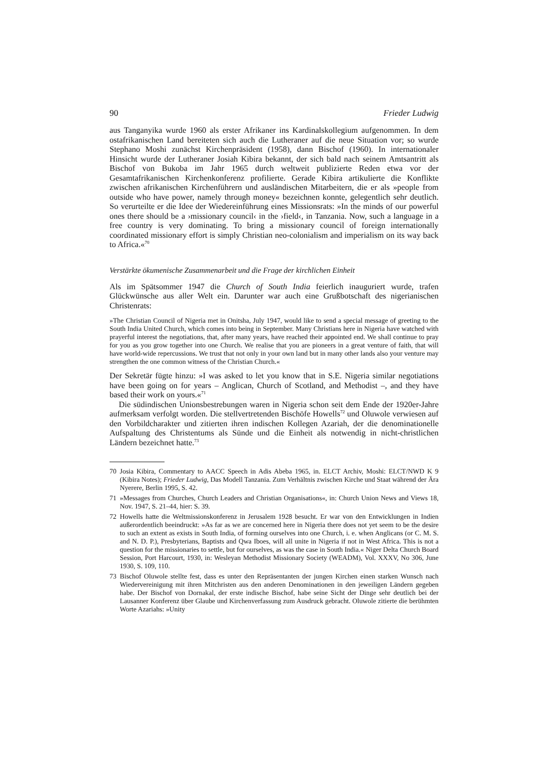90 Frieder Ludwig
aus Tanganyika wurde 1960 als erster Afrikaner ins Kardinalskollegium aufgenommen. In dem ostafrikanischen Land bereiteten sich auch die Lutheraner auf die neue Situation vor; so wurde Stephano Moshi zunächst Kirchenpräsident (1958), dann Bischof (1960). In internationaler Hinsicht wurde der Lutheraner Josiah Kibira bekannt, der sich bald nach seinem Amtsantritt als Bischof von Bukoba im Jahr 1965 durch weltweit publizierte Reden etwa vor der Gesamtafrikanischen Kirchenkonferenz profilierte. Gerade Kibira artikulierte die Konflikte zwischen afrikanischen Kirchenführern und ausländischen Mitarbeitern, die er als »people from outside who have power, namely through money« bezeichnen konnte, gelegentlich sehr deutlich. So verurteilte er die Idee der Wiedereinführung eines Missionsrats: »In the minds of our powerful ones there should be a ›missionary council‹ in the ›field‹, in Tanzania. Now, such a language in a free country is very dominating. To bring a missionary council of foreign internationally coordinated missionary effort is simply Christian neo-colonialism and imperialism on its way back to Africa.«<sup>70</sup>
Verstärkte ökumenische Zusammenarbeit und die Frage der kirchlichen Einheit
Als im Spätsommer 1947 die Church of South India feierlich inauguriert wurde, trafen Glückwünsche aus aller Welt ein. Darunter war auch eine Grußbotschaft des nigerianischen Christenrats:
»The Christian Council of Nigeria met in Onitsha, July 1947, would like to send a special message of greeting to the South India United Church, which comes into being in September. Many Christians here in Nigeria have watched with prayerful interest the negotiations, that, after many years, have reached their appointed end. We shall continue to pray for you as you grow together into one Church. We realise that you are pioneers in a great venture of faith, that will have world-wide repercussions. We trust that not only in your own land but in many other lands also your venture may strengthen the one common witness of the Christian Church.«
Der Sekretär fügte hinzu: »I was asked to let you know that in S.E. Nigeria similar negotiations have been going on for years – Anglican, Church of Scotland, and Methodist –, and they have based their work on yours.«<sup>71</sup>
Die südindischen Unionsbestrebungen waren in Nigeria schon seit dem Ende der 1920er-Jahre aufmerksam verfolgt worden. Die stellvertretenden Bischöfe Howells<sup>72</sup> und Oluwole verwiesen auf den Vorbildcharakter und zitierten ihren indischen Kollegen Azariah, der die denominationelle Aufspaltung des Christentums als Sünde und die Einheit als notwendig in nicht-christlichen Ländern bezeichnet hatte.<sup>73</sup>
70 Josia Kibira, Commentary to AACC Speech in Adis Abeba 1965, in. ELCT Archiv, Moshi: ELCT/NWD K 9 (Kibira Notes); Frieder Ludwig, Das Modell Tanzania. Zum Verhältnis zwischen Kirche und Staat während der Ära Nyerere, Berlin 1995, S. 42.
71 »Messages from Churches, Church Leaders and Christian Organisations«, in: Church Union News and Views 18, Nov. 1947, S. 21–44, hier: S. 39.
72 Howells hatte die Weltmissionskonferenz in Jerusalem 1928 besucht. Er war von den Entwicklungen in Indien außerordentlich beeindruckt: »As far as we are concerned here in Nigeria there does not yet seem to be the desire to such an extent as exists in South India, of forming ourselves into one Church, i. e. when Anglicans (or C. M. S. and N. D. P.), Presbyterians, Baptists and Qwa Iboes, will all unite in Nigeria if not in West Africa. This is not a question for the missionaries to settle, but for ourselves, as was the case in South India.« Niger Delta Church Board Session, Port Harcourt, 1930, in: Wesleyan Methodist Missionary Society (WEADM), Vol. XXXV, No 306, June 1930, S. 109, 110.
73 Bischof Oluwole stellte fest, dass es unter den Repräsentanten der jungen Kirchen einen starken Wunsch nach Wiedervereinigung mit ihren Mitchristen aus den anderen Denominationen in den jeweiligen Ländern gegeben habe. Der Bischof von Dornakal, der erste indische Bischof, habe seine Sicht der Dinge sehr deutlich bei der Lausanner Konferenz über Glaube und Kirchenverfassung zum Ausdruck gebracht. Oluwole zitierte die berühmten Worte Azariahs: »Unity